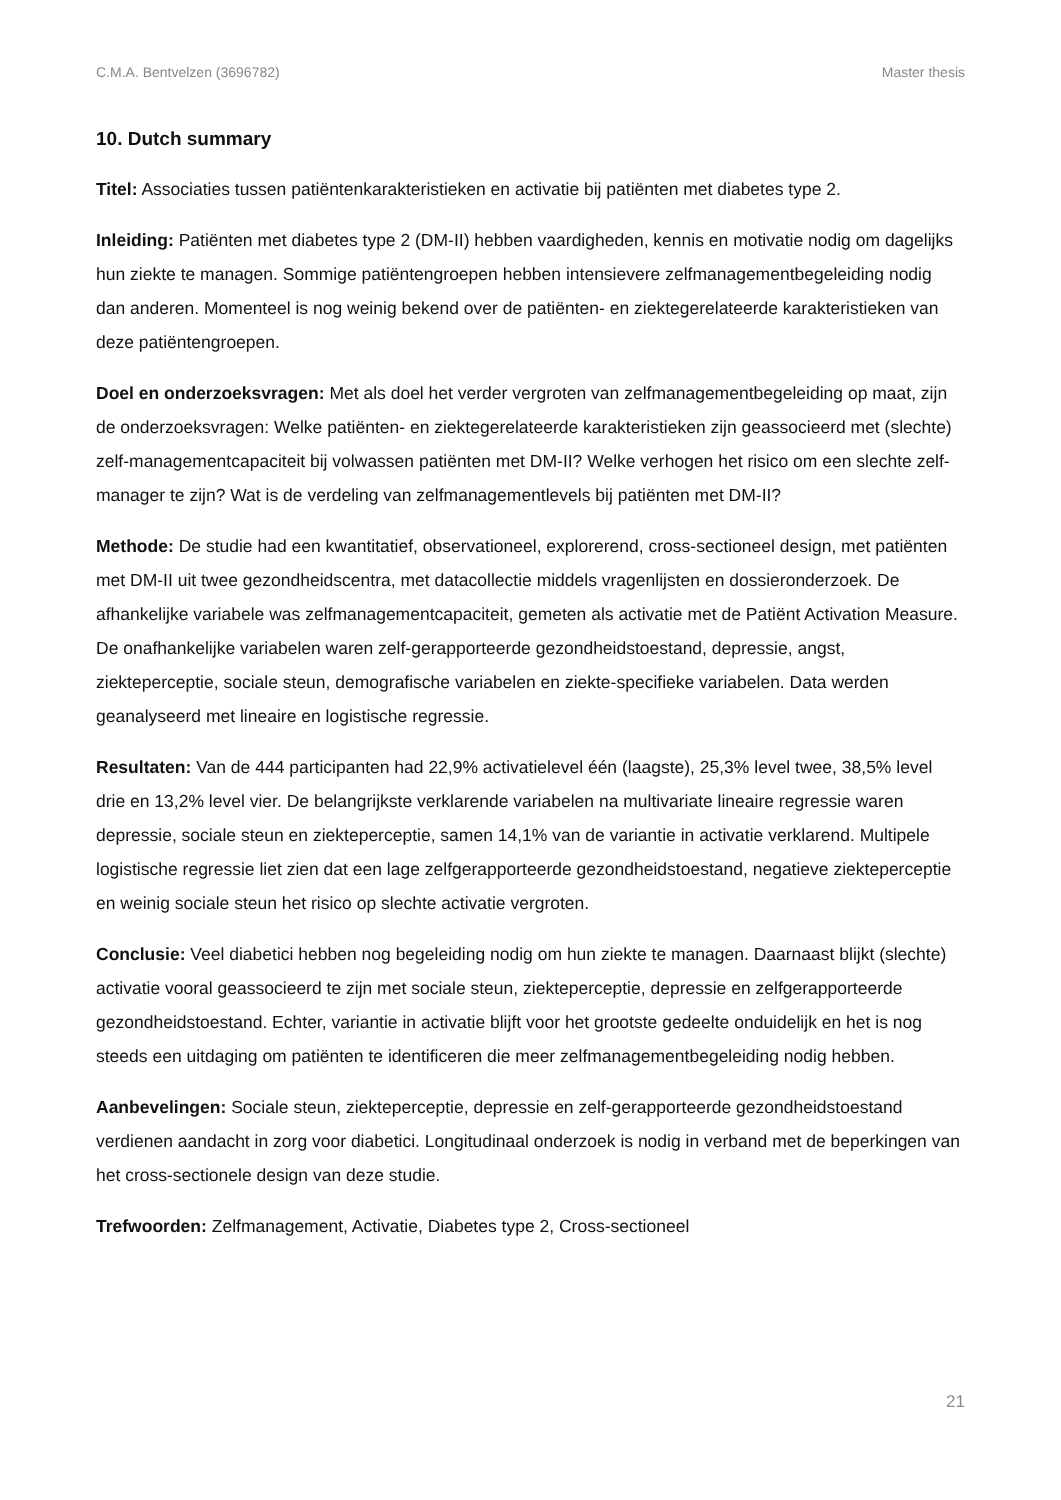C.M.A. Bentvelzen (3696782) Master thesis
10. Dutch summary
Titel: Associaties tussen patiëntenkarakteristieken en activatie bij patiënten met diabetes type 2.
Inleiding: Patiënten met diabetes type 2 (DM-II) hebben vaardigheden, kennis en motivatie nodig om dagelijks hun ziekte te managen. Sommige patiëntengroepen hebben intensievere zelfmanagementbegeleiding nodig dan anderen. Momenteel is nog weinig bekend over de patiënten- en ziektegerelateerde karakteristieken van deze patiëntengroepen.
Doel en onderzoeksvragen: Met als doel het verder vergroten van zelfmanagementbegeleiding op maat, zijn de onderzoeksvragen: Welke patiënten- en ziektegerelateerde karakteristieken zijn geassocieerd met (slechte) zelf-managementcapaciteit bij volwassen patiënten met DM-II? Welke verhogen het risico om een slechte zelf-manager te zijn? Wat is de verdeling van zelfmanagementlevels bij patiënten met DM-II?
Methode: De studie had een kwantitatief, observationeel, explorerend, cross-sectioneel design, met patiënten met DM-II uit twee gezondheidscentra, met datacollectie middels vragenlijsten en dossieronderzoek. De afhankelijke variabele was zelfmanagementcapaciteit, gemeten als activatie met de Patiënt Activation Measure. De onafhankelijke variabelen waren zelf-gerapporteerde gezondheidstoestand, depressie, angst, ziekteperceptie, sociale steun, demografische variabelen en ziekte-specifieke variabelen. Data werden geanalyseerd met lineaire en logistische regressie.
Resultaten: Van de 444 participanten had 22,9% activatielevel één (laagste), 25,3% level twee, 38,5% level drie en 13,2% level vier. De belangrijkste verklarende variabelen na multivariate lineaire regressie waren depressie, sociale steun en ziekteperceptie, samen 14,1% van de variantie in activatie verklarend. Multipele logistische regressie liet zien dat een lage zelfgerapporteerde gezondheidstoestand, negatieve ziekteperceptie en weinig sociale steun het risico op slechte activatie vergroten.
Conclusie: Veel diabetici hebben nog begeleiding nodig om hun ziekte te managen. Daarnaast blijkt (slechte) activatie vooral geassocieerd te zijn met sociale steun, ziekteperceptie, depressie en zelfgerapporteerde gezondheidstoestand. Echter, variantie in activatie blijft voor het grootste gedeelte onduidelijk en het is nog steeds een uitdaging om patiënten te identificeren die meer zelfmanagementbegeleiding nodig hebben.
Aanbevelingen: Sociale steun, ziekteperceptie, depressie en zelf-gerapporteerde gezondheidstoestand verdienen aandacht in zorg voor diabetici. Longitudinaal onderzoek is nodig in verband met de beperkingen van het cross-sectionele design van deze studie.
Trefwoorden: Zelfmanagement, Activatie, Diabetes type 2, Cross-sectioneel
21